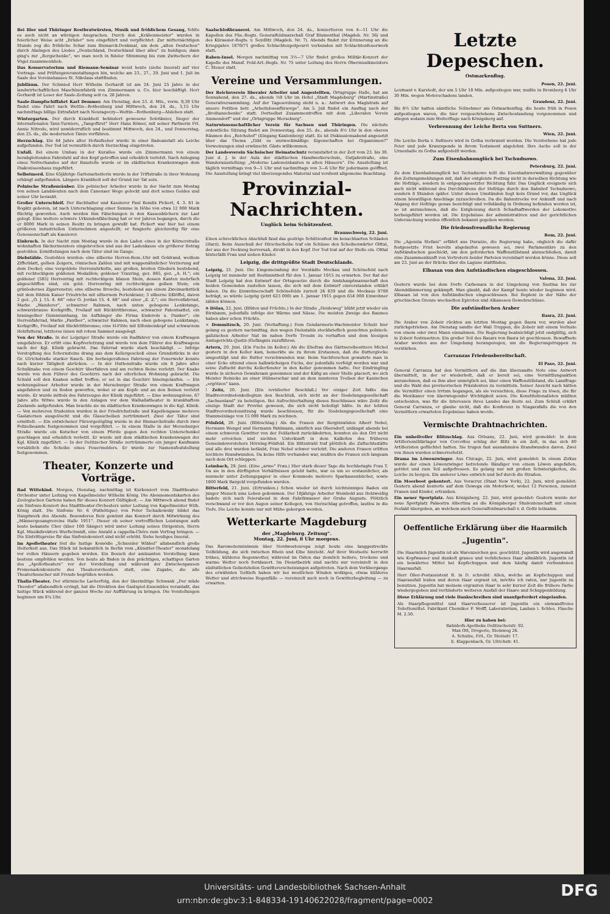Bei Bier und Thüringer Rostbratwürsten, Musik und fröhlichem Gesang, fehlte es auch nicht an würzigen Ansprachen. Durch den „Krähenmeister“ wurden in feierlicher Weise acht „Brüder“ neu eingeführt und verpflichtet. Zur mitternächtigen Stunde zog die fröhliche Schar zum Bismarck-Denkmal, um dem „alten Deutschen“ durch Absingen des Liedes „Deutschland, Deutschland über alles“ zu huldigen; dann ging's zur „Bergschenke“, wo man noch in fideler Stimmung bis zum Zwitschern der Vögel zusammenblieb.
Das Konservatorium und Riemann-Seminar weist heute (siehe Inserat) auf vier Vortrags- und Prüfungsveranstaltungen hin, welche am 23., 27., 29. Juni und 1. Juli im Saale des Vereinshauses St. Nikolaus stattfinden.
Jubiläum. Der Schmied Herr Wilhelm Gerhardt ist am 24. Juni 25 Jahre in der landwirtschaftlichen Maschinenfabrik von Zimmermann u. Co. hier beschäftigt. Herr Gerhardt ist Leser der Saale-Zeitung seit ca. 28 Jahren.
Saale-Dampfschiffahrt Karl Demmer. Am Dienstag, den 23. d. Mts., vorm. 9,30 Uhr findet eine Fahrt nach Wettin—Rothenburg und Mittwoch, den 24. ds., 3,15 Uhr nachmittags billige Extrafahrt nach Neuragoczy—Wettin—Rothenburg—Alsleben statt.
Wintergarten. Der durch Krankheit behindert gewesene Solotänzer, Sieger der internationalen Tanz-Turniere, „Tangofürst“ Herr Hans Römer, mit seiner Partnerin Frl. Annie Nitrode, wird unwiderruflich und bestimmt Mittwoch, den 24., und Donnerstag, den 25. ds., die modernsten Tänze vorführen.
Herzschlag. Ein 64 Jahre alter Hofaufseher wurde in einer Badeanstalt als Leiche aufgefunden. Der Tod ist vermutlich durch Herzschlag eingetreten.
Unfall. Bei einem Umbau in der Kurallee wurde ein Zimmermann von einem herabgleitenden Fahrstuhl auf den Kopf getroffen und erheblich verletzt. Nach Anlegung eines Notverbandes auf der Baustelle wurde er im städtischen Krankenwagen dem Diakonissenhaus zugeführt.
Selbstmord. Eine 65jährige Gartenarbeiterin wurde in der Triftstraße in ihrer Wohnung erhängt aufgefunden. Längere Krankheit soll der Grund zur Tat sein.
Polnische Straßenräuber. Ein polnischer Arbeiter wurde in der Nacht zum Montag von seinen Landsleuten nach dem Canenaer Wege gelockt und dort seines Geldes und seiner Uhr beraubt.
Großer Unterschleif. Der Buchhalter und Kassierer Paul Bendix Pickert, 4. 3. 61 in Rogätz geboren, ist nach Unterschlagung einer Summe in Höhe von etwa 12 000 Mark flüchtig geworden. Auch werden ihm Fälschungen in den Kassenbüchern zur Last gelegt. Eine weitere schwere Urkundenfälschung hat er vor Jahren begangen, durch die er 8000 Mark in seinen Besitz zu bringen gewußt hat. Pickert war hier bei einem größeren industriellen Unternehmen angestellt; er fungierte gleichzeitig für eine Genossenschaft als Kassierer.
Einbruch. In der Nacht zum Montag wurde in den Laden eines in der Körnerstraße wohnhaften Bäckermeisters eingebrochen und aus der Ladenkasse ein größerer Betrag gestohlen. Ermittelungen nach dem Täter sind im Gange.
Diebstähle. Gestohlen wurden: eine silberne Herren-Rem.-Uhr mit Goldrand, weißem Zifferblatt, gelben Zeigern, römischen Zahlen und mit wappenähnlicher Verzierung auf dem Deckel; eine vergoldete Herrenuhrkette, aus großen, breiten Gliedern bestehend, mit rechteckigem goldenen Medaillon; goldener Trauring, gez. 885, gez. „A. H.“; ein goldener (585) Herrenring mit rechteckigem blauen Stein, dessen Kanten mehrfach abgeschliffen sind; ein gold. Herrenring mit rechteckigem gelben Stein; ein grünledernes Zigarrenetui; eine silberne Brosche, bestehend aus einem Zweimarkstück mit dem Bildnis Kaiser Friedrichs mit silbernem Perlenkranz; 3 silberne Eßlöffel, davon 2 gez. „O. J. 15. 4. 68“ oder O. Jordan 15. 4. 68“ und einer „E. Z.“; ein Herrenfahrrad, Marke „Wanderer“, schwarzer Rahmen, nach unten gebogene Lenkstange, schwarzbraune Korkgriffe, Freilauf mit Rücktrittbremse, schwarzer Patentsattel; ein braungelber Gummiumhang, im Aufhänger die Firma Endevols u. Dunker“; ein Herrenfahrrad, Marke „Panther“, schwarzer Rahmen, nach oben gebogene Lenkstange, Korkgriffe, Freilauf mit Rücktrittbremse; eine H-Flöte mit Elfenbeinkopf und schwarzem Holzfutteral, letzteres innen mit rotem Sammet ausgelegt.
Von der Straße. In der Leipziger Straße wurde ein Radfahrer von einem Kraftwagen umgefahren. Er erlitt eine Kopfverletzung und wurde von dem Führer des Kraftwagens nach der Kgl. Klinik gebracht. Das Fahrrad wurde stark beschädigt. — Infolge Verstopfung des Schornsteins drang aus dem Kellergeschoß eines Grundstücks in der Gr. Ulrichstraße starker Rauch. Ein herbeigerufenes Fahrzeug der Feuerwehr konnte nach kurzer Tätigkeit abrücken. — In der Huttenstraße wurde ein 8 Jahre alter Schulknabe von einem Geschirr überfahren und am rechten Beine verletzt. Der Knabe wurde von dem Führer des Geschirrs nach der elterlichen Wohnung gebracht. Die Schuld soll den Knaben selbst treffen; er sei in das Geschirr hineingelaufen. — Ein wohnungsloser Arbeiter wurde in der Merseburger Straße von einem Kraftwagen angefahren und zu Boden geworfen, wobei er am Kopfe und an den Beinen verletzt wurde. Er wurde mittels des Fahrzeuges der Klinik zugeführt. — Eine wohnungslose, 67 Jahre alte Witwe wurde in den Anlagen vor dem Walhallatheater in krankhaftem Zustande aufgefunden. Man brachte sie im städtischen Krankenwagen in die Kgl. Klinik. — Von mehreren Studenten wurden in der Friedrichstraße und Kapellengasse mehrere Gaslaternen ausgelöscht und die Glasscheiben zertrümmert. Zwei der Täter sind ermittelt. — Ein entwichener Fürsorgezögling wurde in der Bismarckstraße durch zwei Polizeibeamte festgenommen und vorgeführt. — In einem Stalle in der Merseburger Straße wurde ein Kutscher von einem Pferde gegen den rechten Unterschenkel geschlagen und erheblich verletzt. Er wurde mit dem städtischen Krankenwagen der Kgl. Klinik zugeführt. — In der Delitzscher Straße zertrümmerte ein junger Kaufmann vorsätzlich die Scheibe eines Feuermelders. Er wurde zur Namensfeststellung festgenommen.
Theater, Konzerte und Vorträge.
Bad Wittekind. Morgen, Dienstag, nachmittag ist Kurkonzert vom Stadttheater-Orchester unter Leitung von Kapellmeister Wilhelm König. Die Abonnementskarten des Zoologischen Gartens haben für dieses Konzert Gültigkeit. — Am Mittwoch abend findet ein Sinfonie-Konzert des Stadttheater-Orchesters unter Leitung von Kapellmeister Wilh. König statt. Die Sinfonie Nr. 6 (Pathétique) von Peter Tschaikowsky bildet das Hauptwerk des Abends. Besonderen Reiz gewinnt das Konzert durch Mitwirkung des „Männergesangvereins Halle 1911“. Dieser ob seiner vortrefflichen Leistungen aufs beste bekannte Chor (über 100 Sänger) wird unter Leitung seines Dirigenten, Herrn Kgl. Musikdirektors Wurfschmidt, eine Anzahl a cappella-Chöre zum Vortrag bringen. — Die Eintrittspreise für das Sinfoniekonzert sind nicht erhöht. Siehe heutiges Inserat.
Im Apollotheater löst die lustige Komödie „Schneider Wibbel“ allabendlich große Heiterkeit aus. Das Stück ist bekanntlich in Berlin vom „Künstler-Theater“ monatelang vor vollen Häusern gegeben worden. Ein Besuch der amüsanten Vorstellung kann bestens empfohlen werden. Von heute ab finden in den prächtigen, schattigen Garten des „Apollotheaters“ vor der Vorstellung und während der Zwischenpausen Promenadenkonzerte des Theaterorchesters statt, eine Zugabe, die alle Theaterbesucher mit Freude begrüßen werden.
Thalia-Theater. Der stürmische Lacherfolg, den der übermütige Schwank „Der müde Theodor“ allabendlich erringt, hat die Direktion des Gastspiel-Ensembles veranlaßt, das lustige Stück während der ganzen Woche zur Aufführung zu bringen. Die Vorstellungen beginnen um 8¼ Uhr.
Saalschloßbrauerei. Am Mittwoch, den 24. ds., konzertieren von 4—11 Uhr die Kapellen des Füs.-Regts. Generalfeldmarschall Graf Blumenthal (Magdeb. Nr. 36) und des Kürassier-Regts. v. Seydlitz (Magdeb. Nr. 7). Abends findet zur Erinnerung an die Kriegsjahre 1870/71 großes Schlachtenpotpourri verbunden mit Schlachtenfeuerwerk statt.
Raben-Insel. Morgen nachmittag von 3½—7 Uhr findet großes Militär-Konzert der Kapelle des Mansf. Feld-Art.-Regts. Nr. 75 unter Leitung des Herrn Obermusikmeisters C. Steuer statt.
Vereine und Versammlungen.
Der Reichsverein liberaler Arbeiter und Angestellten, Ortsgruppe Halle, hat am Sonnabend, den 27. ds., abends ½9 Uhr im Hotel „Stadt Magdeburg“ (Martinstraße) Generalversammlung. Auf der Tagesordnung steht u. a.: Antwort des Magistrats auf unsere Petition betr. „Arbeitslosenfürsorge“. Am 5. Juli findet ein Ausflug nach der „Broihanschenke“ statt. Dortselbst Zusammentreffen mit dem „Liberalen Verein Ammendorf“ und der „Ortsgruppe Merseburg“.
Naturwissenschaftlicher Verein für Sachsen und Thüringen. Die nächste ordentliche Sitzung findet am Donnerstag, den 25. ds., abends 8½ Uhr in den oberen Räumen des „Reichshof“ (Eingang Kaulenberg) statt. Es ist Diskussionsabend angesetzt über das Thema „Gibt es unzweckmäßige Eigenschaften bei Organismen?“ Vorweisungen sind erwünscht. Gäste willkommen.
Der Landesverein Sächsischer Heimatschutz veranstaltet in der Zeit vom 23. bis 30. Juni d. J. in der Aula der städtischen Handwerkerschule, Gutjahrstraße, eine Wanderausstellung: „Moderne Ladeneinbauten in alten Häusern“. Die Ausstellung ist täglich vormittags von 9—1 Uhr und nachmittags von 3—6 Uhr für jedermann geöffnet. Die Ausstellung bringt viel überzeugendes Material und verdient allgemeine Beachtung.
Provinzial-Nachrichten.
Unglück beim Schützenfest.
Braunschweig, 22. Juni.
Einen schrecklichen Abschluß fand das gestrige Schützenfest im benachbarten Schladen (Harz). Beim Ausschuß der Hirschscheibe traf ein Schüsse den Scheibenwärter Olttal, der aus der Deckung hervorsah, direkt in den Kopf. Der Tod trat auf der Stelle ein. Olttal hinterläßt Frau und sieben Kinder.
Leipzig, die drittgrößte Stadt Deutschlands.
Leipzig, 21. Juni. Die Eingemeindung der Vorstädte Mockau und Schönefeld nach Leipzig ist nunmehr mit Bestimmtheit für den 1. Januar 1915 zu erwarten. Der Rat der Stadt Leipzig hat den Entwurf der Ortsgesetze durch die Amtshauptmannschaft den beiden Gemeinden zustellen lassen, die sich mit dem Entwurf einverstanden erklärt haben. Da die Einwohnerschaft Schönefelds zurzeit 26 839 und die Mockaus 9700 beträgt, so würde Leipzig (jetzt 623 000) am 1. Januar 1915 gegen 654 000 Einwohner zählen können.
⬘ Dölau, 22. Juni. (Blüten und Früchte.) In der Straße „Heideweg“ blüht jetzt wieder ein Birnbaum, jedenfalls infolge der Wärme und Nässe. Die meisten Zweige des Baumes haben aber schon Früchte.
× Dommitzsch, 20. Juni. (Verhaftung.) Dem Gendarmerie-Wachmeister Schulz hier gelang es gestern nachmittag, den wegen Diebstahls steckbrieflich gesuchten polnisch-galizischen Arbeiter Nat im nahen Dorfe Trossin zu verhaften und dem hiesigen Amtsgerichts-(Justiz-)Gefängnis zuzuführen.
Artern, 20. Juni. (Ein Fuchs im Keller.) Als die Ehefrau des Gärtnereibesitzers Michel gestern in den Keller kam, bemerkte sie zu ihrem Erstaunen, daß die Butterglocke umgestülpt und die Butter verschwunden war. Beim Nachforschen gewahrte man in einer Ecke sitzend einen halbwüchsigen Fuchs, der jedenfalls verfolgt worden war und seine Zuflucht durchs Kellerfenster in den Keller genommen hatte. Der Eindringling wurde in sicheren Gewahrsam genommen und der Käfig an einer Stelle placiert, wo sich Meister Reinicke an einer Hühnerschar und an dem munteren Treiben der Kaninchen „ergötzen“ kann.
! Zeitz, 20. Juni. (Ein revidierter Beschluß.) Vor einiger Zeit faßte das Stadtverordnetenkollegium den Beschluß, sich nicht an der Siedelungsgesellschaft „Sachsenland“ zu beteiligen. Bei Aufrechterhaltung dieses Beschlusses wäre Zeitz die einzige Stadt der Provinz gewesen, die sich nicht beteiligt hätte. In der letzten Stadtverordnetensitzung wurde beschlossen, für die Siedelungsgesellschaft eine Stammeinlage von 15 000 Mark zu zeichnen.
Pölsfeld, 20. Juni. (Blitzschlag.) Als die Frauen der Berginvaliden Albert Nebel, Hermann Wengel und Hermann Pahlmann, sämtlich aus Obersdorf, unlängst abends bei einem schweren Gewitter von der Feldarbeit zurückkehrten, konnten sie den Ort nicht mehr erreichen und suchten Unterkunft in dem Kalkofen des früheren Gemeindevorstehers Hörning-Pölsfeld. Ein Blitzstrahl traf plötzlich die Zufluchtsstätte und alle drei wurden betäubt, Frau Nebel schwer verletzt. Die anderen Frauen erlitten leichtere Brandwunden. Da keine Hilfe vorhanden war, mußten die Frauen sich langsam nach dem Ort schleppen.
Leimbach, 29. Juni. (Eine „arme“ Frau.) Hier starb dieser Tage die hochbetagte Frau T. Da sie in den dürftigsten Verhältnissen gelebt hatte, war es um so erstaunlicher, als nunmehr unter Zeitungspapier in einer Kommode mehrere Sparkassenbücher, sowie 1800 Mark Bargeld vorgefunden wurden.
Bitterfeld, 21. Juni. (Ertrunken.) Schon wieder ist durch leichtsinniges Baden ein junger Mensch ums Leben gekommen. Der 18jährige Arbeiter Weinhold aus Holzweißig badete sich nach Feierabend in dem Fabrikwasser der Grube Auguste. Plötzlich verschwand er vor den Augen seiner Kollegen, von Herzschlag getroffen, lautlos in die Tiefe. Die Leiche konnte nur mit Mühe geborgen werden.
Wetterkarte Magdeburg
der „Magdeburg. Zeitung“.
Montag, 22. Juni, 8 Uhr morgens.
Das Barometerminimum über Nordwesteuropa zeigt heute eine langgestreckte Teilbildung, die sich zwischen Rhein und Elbe hinzieht. Auf ihrer Westseite herrscht trübes, kühleres Regenwetter, während im Osten das ziemlich heitere, trockene und warme Wetter noch fortdauert. Im Dienstbezirk sind nachts nur vereinzelt in den südöstlichen Gebietsteilen Gewittererscheinungen aufgetreten. Nach dem Vorübergange des erwähnten Teiltiefs haben wir bei westlichen Winden wolkiges, etwas kühleres Wetter und strichweise Regenfälle — vereinzelt auch noch in Gewitterbegleitung — zu erwarten.
Letzte Depeschen.
Ostmarkenflug.
Posen, 22. Juni.
Leutnant v. Karstedt, der um 5 Uhr 18 Min. aufgestiegen war, mußte in Bromberg 6 Uhr 30 Min. wegen Motorschadens landen.
Graudenz, 22. Juni.
Bis 8½ Uhr hatten sämtliche Teilnehmer am Ostmarkenflug, die heute früh in Posen aufgestiegen waren, die hier vorgeschriebene Zwischenlandung vorgenommen und stiegen sodann zum Weiterfluge nach Königsberg auf.
Verbrennung der Leiche Berta von Suttners.
Wien, 22. Juni.
Die Leiche Berta v. Suttners wird in Gotha verbrannt werden. Die Verstorbene hat jede Feier und jede Kranzspende in ihrem Testament abgelehnt. Ihre Asche soll in der Urnenhalle zu Gotha aufgestellt werden.
Zum Eisenbahnunglück bei Tschuduowo.
Petersburg, 22. Juni.
Zu dem Eisenbahnunglück bei Tschuduowo teilt die Eisenbahnverwaltung gegenüber den Zeitungsmeldungen mit, daß der entgleiste Postzug nicht in derselben Richtung wie die Hofzüge, sondern in entgegengesetzter Richtung fuhr. Das Unglück ereignete sich auch nicht während des Durchfahrens der Hofzüge durch den Bahnhof Tschuduowo, sondern 8 Stunden später. Unter diesen Umständen liegt kein Grund vor, das Unglück einem böswilligen Anschlage zuzuschreiben. Da die Bahnstrecke vor Ankunft und nach Abgang der Hofzüge genau besichtigt und vollständig in Ordnung befunden worden ist, so ist anzunehmen, daß die Entgleisung durch Schadhaftwerden der Lokomotive herbeigeführt worden ist. Die Ergebnisse der administrativen und der gerichtlichen Untersuchung werden öffentlich bekannt gegeben werden.
Die friedensfreundliche Regierung
Rom, 22. Juni.
Die „Agenzia Stefani“ erfährt aus Durazzo, die Regierung habe, obgleich die dafür festgesetzte Frist bereits abgelaufen gewesen sei, zwei Parlamentäre zu den Aufständischen geschickt, um den geforderten Waffenstillstand abzuschließen, damit eine Zusammenkunft von Vertretern beider Parteien vereinbart werden könne. Diese soll am 23. Juni an der Brücke über die Lagune stattfinden.
Elbasan von den Aufständischen eingeschlossen.
Valona, 22. Juni.
Gestern wurde bei dem Dorfe Carbonara in der Umgebung von Sustina bis zur Abenddämmerung gekämpft. Man glaubt, daß der Kampf heute wieder beginnen wird. Elbasan ist von den Aufständischen eingeschlossen. Bei Repleni in der Nähe der griechischen Grenze wechselten Epiroten und Albanesen Gewehrschüsse.
Die aufständischen Araber
Basra, 22. Juni.
Die Araber von Zobeir rückten am letzten Montag gegen Basra vor, wurden aber zurückgetrieben. Am Dienstag sandte der Wali Truppen, die Zobeir mit einem Verluste von einem oder zwei Mann einnahmen. Die Regierung beabsichtigt jetzt endgültig, sich in Zobeir festzusetzen. Ein großer Teil des Basars von Basra ist geschlossen. Bewaffnete Araber werden aus der Umgebung herangezogen, um die Regierungstruppen zu verstärken.
Carranzas Friedensbereitschaft.
El Paso, 22. Juni.
General Carranza hat den Vermittlern auf die ihm übersandte Note eine Antwort übermittelt, in der er wiederholt, daß er bereit sei, eine Vermittlungsaktion anzunehmen, daß es ihm aber unmöglich sei, über einen Waffenstillstand, die Landfrage und die Wahl des provisorischen Präsidenten zu vermitteln. Seiner Ansicht nach hätten die Vermittler einen Irrtum begangen, als sie versuchten, diese Frage zu lösen, die für die Mexikaner von überwiegender Wichtigkeit seien. Die Konstitutionalisten müßten entscheiden, was für die Interessen ihres Landes das Beste sei. Zum Schluß erklärt General Carranza, er glaube nicht, daß die Konferenz in Niagarafalls die von den Vermittlern erwarteten Ergebnisse haben werde.
Vermischte Drahtnachrichten.
Ein unheilvoller Blitzschlag. Aus Orleans, 22. Juni, wird gemeldet: In dem Artilleriemilitärlager von Corcottes schlug der Blitz in ein Zelt, in das sich 80 Artilleristen geflüchtet hatten. Sie trugen fast ausnahmslos Brandwunden davon. Zwei von ihnen wurden schwerverletzt.
Drama im Löwenzwinger. Aus Chicago, 22. Juni, wird gemeldet: In einem Zirkus wurde der einen Löwenzwinger betretende Bändiger von einem Löwen angefallen, getötet und zum Teil aufgefressen. Es gelang nur mit großen Schwierigkeiten, die Leiche zu bergen. Ein anderer Löwe entwich und lief durch die Straßen.
Ein Moorboot gekentert. Aus Veracruz (Staat New York), 22. Juni, wird gemeldet: Gestern abend kenterte auf dem Oswega ein Motorboot, wobei 12 Personen, zumeist Frauen und Kinder, ertranken.
Ein neuer Sportplatz. Aus Königsberg, 22. Juni, wird gemeldet: Gestern wurde der neue Sportplatz Palaestra Albertina an die Königsberger Studentenschaft mit einem Festakt übergeben, an welchem auch Generalfeldmarschall v. d. Goltz teilnahm.
Oeffentliche Erklärung über die Haarmilch „Jugentin“.
Die Haarmilch Jugentin ist als Warenzeichen ges. geschützt. Jugentin wird angewandt wie Kopfwasser und dunkelt graues und verblichenes Haar allmählich. Jugentin ist ein bewährtes Mittel bei Kopfschuppen und dem häufig damit verbundenen Haarausfall.
Herr Ober-Postassistent R. in D. schreibt: Allen, welche an Kopfschuppen und Haarausfall leiden und deren Haar ergraut ist, möchte ich raten, nur Jugentin zu benutzen. Jugentin hat meinem ergrauten Haar in sehr kurzer Zeit die frühere Farbe wiedergegeben und verhinderte weiteren Ausfall der Haare und Schuppenbildung.
Diese Erklärung und viele Dankschreiben sind unaufgefordert eingelaufen.
Als Haarpflegemittel und Haarverbesserer ist Jugentin ein einwandfreies Toilettemittel. Fabrikant Chemiker P. Wolff, Laboratorium, Lauban i. Schles. Flasche M. 2.50.
Hier zu haben bei:
Bahnhofs-Apotheke Delitzscherstr. 92.
Max Ott, Drogerie, Steinweg 26.
A. Schulze, Fril., Gr. Steinstr. 17.
E. Klappenbach, Gr. Ulrichstr. 41.
Universitäts- und Landesbibliothek Sachsen-Anhalt
urn:nbn:de:gbv:3:1-848334-1914062202​8/fragment/page=0002
DFG